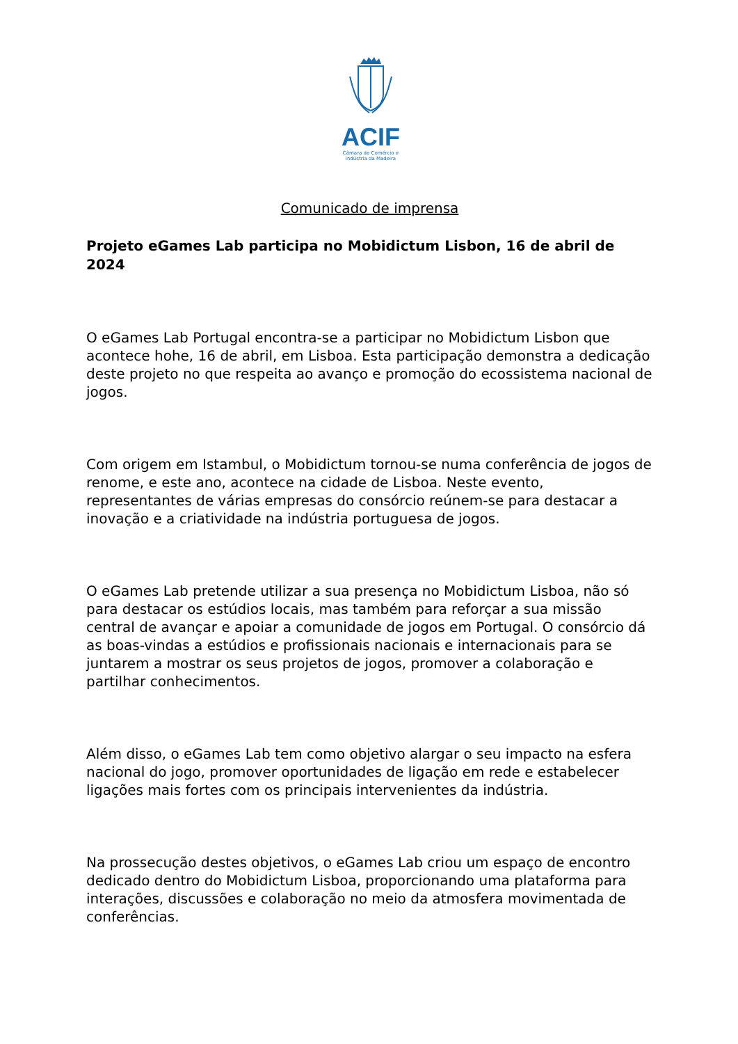ACIF
Câmara de Comércio e Indústria da Madeira
Comunicado de imprensa
Projeto eGames Lab participa no Mobidictum Lisbon, 16 de abril de 2024
O eGames Lab Portugal encontra-se a participar no Mobidictum Lisbon que acontece hohe, 16 de abril, em Lisboa. Esta participação demonstra a dedicação deste projeto no que respeita ao avanço e promoção do ecossistema nacional de jogos.
Com origem em Istambul, o Mobidictum tornou-se numa conferência de jogos de renome, e este ano, acontece na cidade de Lisboa. Neste evento, representantes de várias empresas do consórcio reúnem-se para destacar a inovação e a criatividade na indústria portuguesa de jogos.
O eGames Lab pretende utilizar a sua presença no Mobidictum Lisboa, não só para destacar os estúdios locais, mas também para reforçar a sua missão central de avançar e apoiar a comunidade de jogos em Portugal. O consórcio dá as boas-vindas a estúdios e profissionais nacionais e internacionais para se juntarem a mostrar os seus projetos de jogos, promover a colaboração e partilhar conhecimentos.
Além disso, o eGames Lab tem como objetivo alargar o seu impacto na esfera nacional do jogo, promover oportunidades de ligação em rede e estabelecer ligações mais fortes com os principais intervenientes da indústria.
Na prossecução destes objetivos, o eGames Lab criou um espaço de encontro dedicado dentro do Mobidictum Lisboa, proporcionando uma plataforma para interações, discussões e colaboração no meio da atmosfera movimentada de conferências.